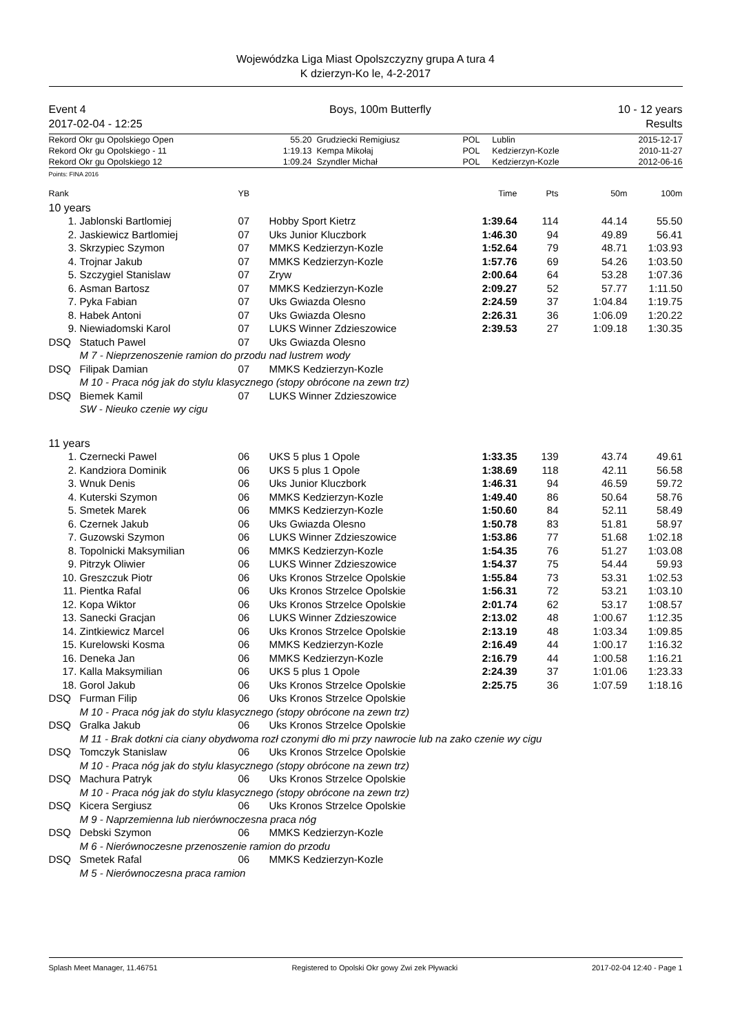Wojewódzka Liga Miast Opolszczyzny grupa A tura 4
K dzierzyn-Ko le, 4-2-2017
Event 4
2017-02-04 - 12:25
Boys, 100m Butterfly 10 - 12 years
Results
| Rekord Okr gu Opolskiego Open | 55.20 | Grudziecki Remigiusz | POL | Lublin | 2015-12-17 |
| Rekord Okr gu Opolskiego - 11 | 1:19.13 | Kempa Mikołaj | POL | Kedzierzyn-Kozle | 2010-11-27 |
| Rekord Okr gu Opolskiego 12 | 1:09.24 | Szyndler Michał | POL | Kedzierzyn-Kozle | 2012-06-16 |
Points: FINA 2016
| Rank | | YB | | Time | Pts | 50m | 100m |
| --- | --- | --- | --- | --- | --- | --- | --- |
| 10 years | | | | | | | |
| 1. | Jablonski Bartlomiej | 07 | Hobby Sport Kietrz | 1:39.64 | 114 | 44.14 | 55.50 |
| 2. | Jaskiewicz Bartlomiej | 07 | Uks Junior Kluczbork | 1:46.30 | 94 | 49.89 | 56.41 |
| 3. | Skrzypiec Szymon | 07 | MMKS Kedzierzyn-Kozle | 1:52.64 | 79 | 48.71 | 1:03.93 |
| 4. | Trojnar Jakub | 07 | MMKS Kedzierzyn-Kozle | 1:57.76 | 69 | 54.26 | 1:03.50 |
| 5. | Szczygiel Stanislaw | 07 | Zryw | 2:00.64 | 64 | 53.28 | 1:07.36 |
| 6. | Asman Bartosz | 07 | MMKS Kedzierzyn-Kozle | 2:09.27 | 52 | 57.77 | 1:11.50 |
| 7. | Pyka Fabian | 07 | Uks Gwiazda Olesno | 2:24.59 | 37 | 1:04.84 | 1:19.75 |
| 8. | Habek Antoni | 07 | Uks Gwiazda Olesno | 2:26.31 | 36 | 1:06.09 | 1:20.22 |
| 9. | Niewiadomski Karol | 07 | LUKS Winner Zdzieszowice | 2:39.53 | 27 | 1:09.18 | 1:30.35 |
| DSQ | Statuch Pawel | 07 | Uks Gwiazda Olesno | | | | |
| | M 7 - Nieprzenoszenie ramion do przodu nad lustrem wody | | | | | | |
| DSQ | Filipak Damian | 07 | MMKS Kedzierzyn-Kozle | | | | |
| | M 10 - Praca nóg jak do stylu klasycznego (stopy obrócone na zewn trz) | | | | | | |
| DSQ | Biemek Kamil | 07 | LUKS Winner Zdzieszowice | | | | |
| | SW - Nieuko czenie wy cigu | | | | | | |
| 11 years | | | | | | | |
| 1. | Czernecki Pawel | 06 | UKS 5 plus 1 Opole | 1:33.35 | 139 | 43.74 | 49.61 |
| 2. | Kandziora Dominik | 06 | UKS 5 plus 1 Opole | 1:38.69 | 118 | 42.11 | 56.58 |
| 3. | Wnuk Denis | 06 | Uks Junior Kluczbork | 1:46.31 | 94 | 46.59 | 59.72 |
| 4. | Kuterski Szymon | 06 | MMKS Kedzierzyn-Kozle | 1:49.40 | 86 | 50.64 | 58.76 |
| 5. | Smetek Marek | 06 | MMKS Kedzierzyn-Kozle | 1:50.60 | 84 | 52.11 | 58.49 |
| 6. | Czernek Jakub | 06 | Uks Gwiazda Olesno | 1:50.78 | 83 | 51.81 | 58.97 |
| 7. | Guzowski Szymon | 06 | LUKS Winner Zdzieszowice | 1:53.86 | 77 | 51.68 | 1:02.18 |
| 8. | Topolnicki Maksymilian | 06 | MMKS Kedzierzyn-Kozle | 1:54.35 | 76 | 51.27 | 1:03.08 |
| 9. | Pitrzyk Oliwier | 06 | LUKS Winner Zdzieszowice | 1:54.37 | 75 | 54.44 | 59.93 |
| 10. | Greszczuk Piotr | 06 | Uks Kronos Strzelce Opolskie | 1:55.84 | 73 | 53.31 | 1:02.53 |
| 11. | Pientka Rafal | 06 | Uks Kronos Strzelce Opolskie | 1:56.31 | 72 | 53.21 | 1:03.10 |
| 12. | Kopa Wiktor | 06 | Uks Kronos Strzelce Opolskie | 2:01.74 | 62 | 53.17 | 1:08.57 |
| 13. | Sanecki Gracjan | 06 | LUKS Winner Zdzieszowice | 2:13.02 | 48 | 1:00.67 | 1:12.35 |
| 14. | Zintkiewicz Marcel | 06 | Uks Kronos Strzelce Opolskie | 2:13.19 | 48 | 1:03.34 | 1:09.85 |
| 15. | Kurelowski Kosma | 06 | MMKS Kedzierzyn-Kozle | 2:16.49 | 44 | 1:00.17 | 1:16.32 |
| 16. | Deneka Jan | 06 | MMKS Kedzierzyn-Kozle | 2:16.79 | 44 | 1:00.58 | 1:16.21 |
| 17. | Kalla Maksymilian | 06 | UKS 5 plus 1 Opole | 2:24.39 | 37 | 1:01.06 | 1:23.33 |
| 18. | Gorol Jakub | 06 | Uks Kronos Strzelce Opolskie | 2:25.75 | 36 | 1:07.59 | 1:18.16 |
| DSQ | Furman Filip | 06 | Uks Kronos Strzelce Opolskie | | | | |
| | M 10 - Praca nóg jak do stylu klasycznego (stopy obrócone na zewn trz) | | | | | | |
| DSQ | Gralka Jakub | 06 | Uks Kronos Strzelce Opolskie | | | | |
| | M 11 - Brak dotkni cia ciany obydwoma rozł czonymi dło mi przy nawrocie lub na zako czenie wy cigu | | | | | | |
| DSQ | Tomczyk Stanislaw | 06 | Uks Kronos Strzelce Opolskie | | | | |
| | M 10 - Praca nóg jak do stylu klasycznego (stopy obrócone na zewn trz) | | | | | | |
| DSQ | Machura Patryk | 06 | Uks Kronos Strzelce Opolskie | | | | |
| | M 10 - Praca nóg jak do stylu klasycznego (stopy obrócone na zewn trz) | | | | | | |
| DSQ | Kicera Sergiusz | 06 | Uks Kronos Strzelce Opolskie | | | | |
| | M 9 - Naprzemienna lub nierównoczesna praca nóg | | | | | | |
| DSQ | Debski Szymon | 06 | MMKS Kedzierzyn-Kozle | | | | |
| | M 6 - Nierównoczesne przenoszenie ramion do przodu | | | | | | |
| DSQ | Smetek Rafal | 06 | MMKS Kedzierzyn-Kozle | | | | |
| | M 5 - Nierównoczesna praca ramion | | | | | | |
Splash Meet Manager, 11.46751 Registered to Opolski Okr gowy Zwi zek Pływacki 2017-02-04 12:40 - Page 1